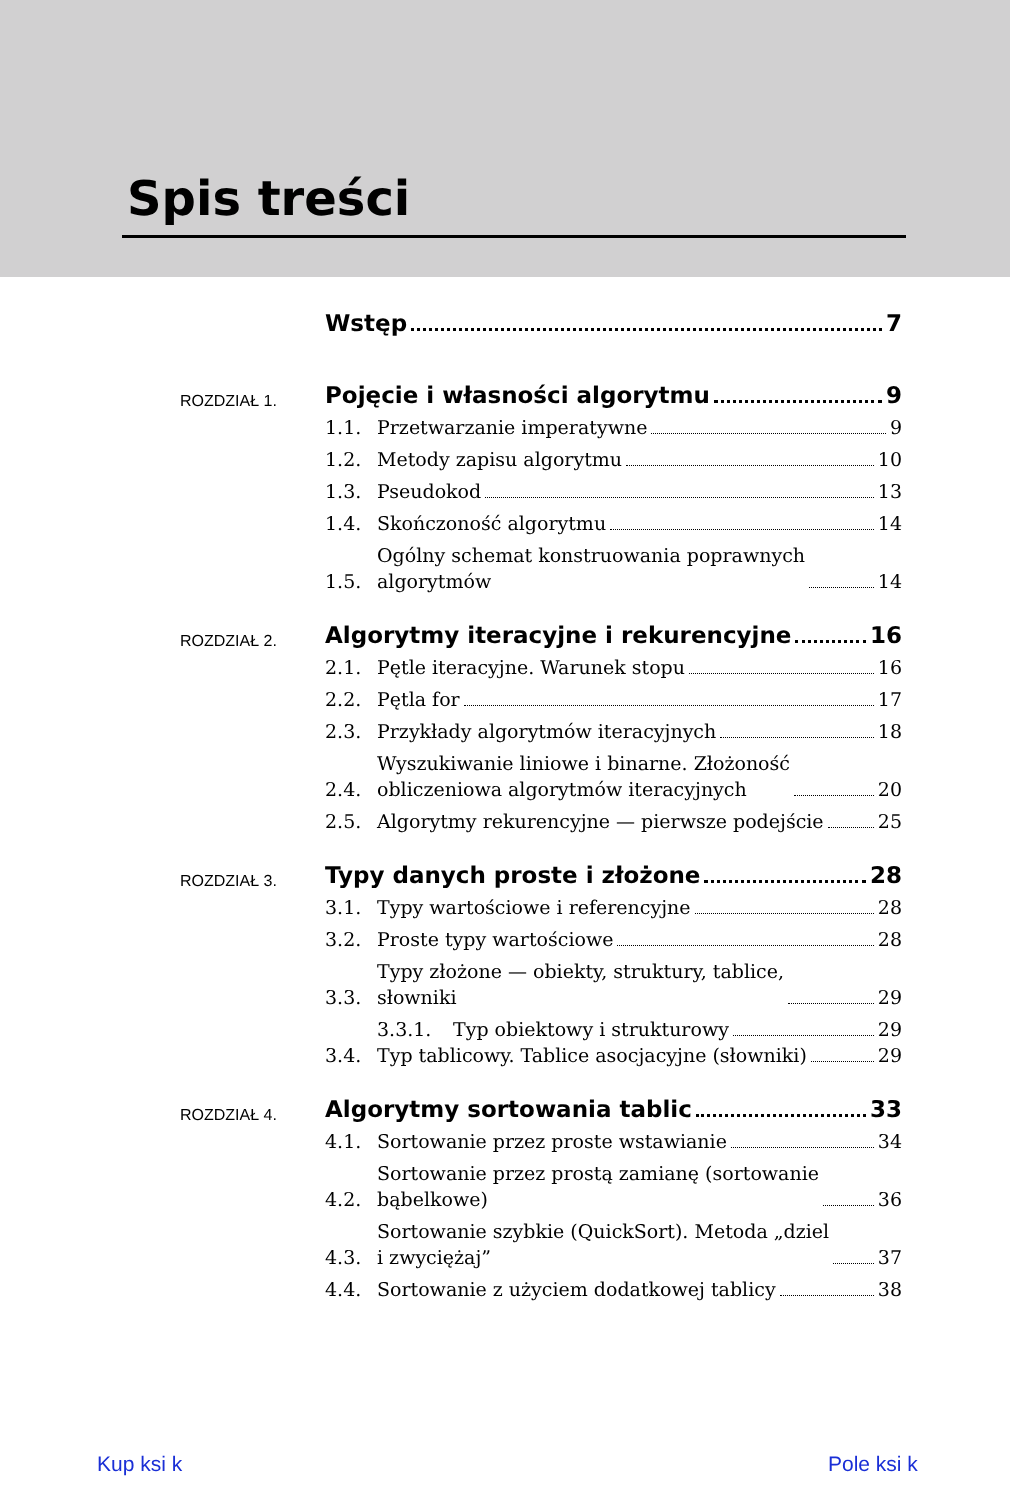Spis treści
Wstęp 7
ROZDZIAŁ 1.
Pojęcie i własności algorytmu 9
1.1. Przetwarzanie imperatywne 9
1.2. Metody zapisu algorytmu 10
1.3. Pseudokod 13
1.4. Skończoność algorytmu 14
1.5. Ogólny schemat konstruowania poprawnych
algorytmów 14
ROZDZIAŁ 2.
Algorytmy iteracyjne i rekurencyjne 16
2.1. Pętle iteracyjne. Warunek stopu 16
2.2. Pętla for 17
2.3. Przykłady algorytmów iteracyjnych 18
2.4. Wyszukiwanie liniowe i binarne. Złożoność
obliczeniowa algorytmów iteracyjnych 20
2.5. Algorytmy rekurencyjne — pierwsze podejście 25
ROZDZIAŁ 3.
Typy danych proste i złożone 28
3.1. Typy wartościowe i referencyjne 28
3.2. Proste typy wartościowe 28
3.3. Typy złożone — obiekty, struktury, tablice,
słowniki 29
3.3.1. Typ obiektowy i strukturowy 29
3.4. Typ tablicowy. Tablice asocjacyjne (słowniki) 29
ROZDZIAŁ 4.
Algorytmy sortowania tablic 33
4.1. Sortowanie przez proste wstawianie 34
4.2. Sortowanie przez prostą zamianę (sortowanie
bąbelkowe) 36
4.3. Sortowanie szybkie (QuickSort). Metoda „dziel
i zwyciężaj” 37
4.4. Sortowanie z użyciem dodatkowej tablicy 38
Kup ksi k Pole ksi k